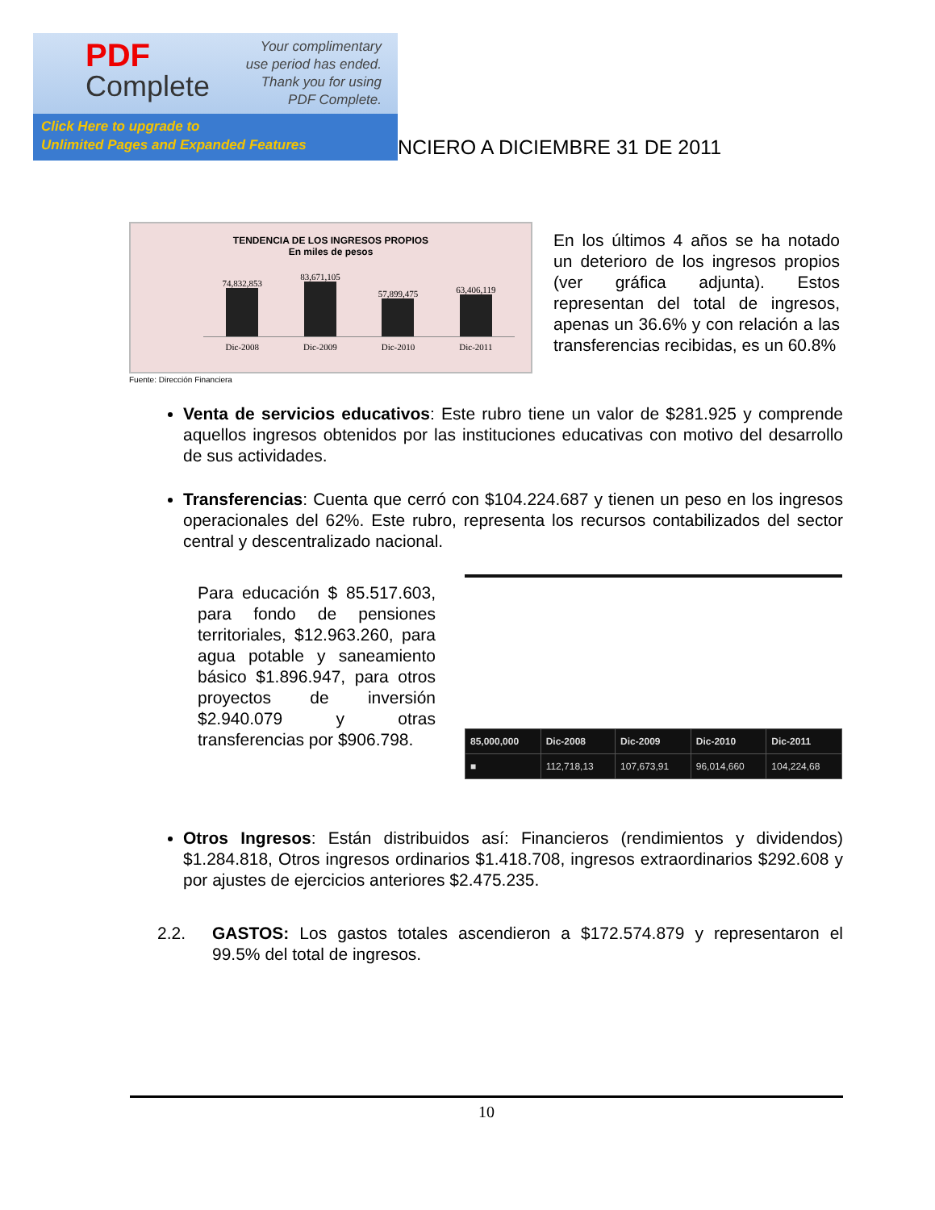PDF
Complete
Your complimentary
use period has ended.
Thank you for using
PDF Complete.
Click Here to upgrade to
Unlimited Pages and Expanded Features
NCIERO A DICIEMBRE 31 DE 2011
TENDENCIA DE LOS INGRESOS PROPIOS
En miles de pesos
74,832,853
83,671,105
57,899,475
63,406,119
Dic-2008 Dic-2009 Dic-2010 Dic-2011
Fuente: Dirección Financiera
En los últimos 4 años se ha notado un deterioro de los ingresos propios (ver gráfica adjunta). Estos representan del total de ingresos, apenas un 36.6% y con relación a las transferencias recibidas, es un 60.8%
Venta de servicios educativos: Este rubro tiene un valor de $281.925 y comprende aquellos ingresos obtenidos por las instituciones educativas con motivo del desarrollo de sus actividades.
Transferencias: Cuenta que cerró con $104.224.687 y tienen un peso en los ingresos operacionales del 62%. Este rubro, representa los recursos contabilizados del sector central y descentralizado nacional.
Para educación $ 85.517.603, para fondo de pensiones territoriales, $12.963.260, para agua potable y saneamiento básico $1.896.947, para otros proyectos de inversión $2.940.079 y otras transferencias por $906.798.
| 85,000,000 | Dic-2008 | Dic-2009 | Dic-2010 | Dic-2011 |
| --- | --- | --- | --- | --- |
| ■ | 112,718,13 | 107,673,91 | 96,014,660 | 104,224,68 |
Otros Ingresos: Están distribuidos así: Financieros (rendimientos y dividendos) $1.284.818, Otros ingresos ordinarios $1.418.708, ingresos extraordinarios $292.608 y por ajustes de ejercicios anteriores $2.475.235.
2.2. GASTOS: Los gastos totales ascendieron a $172.574.879 y representaron el 99.5% del total de ingresos.
10